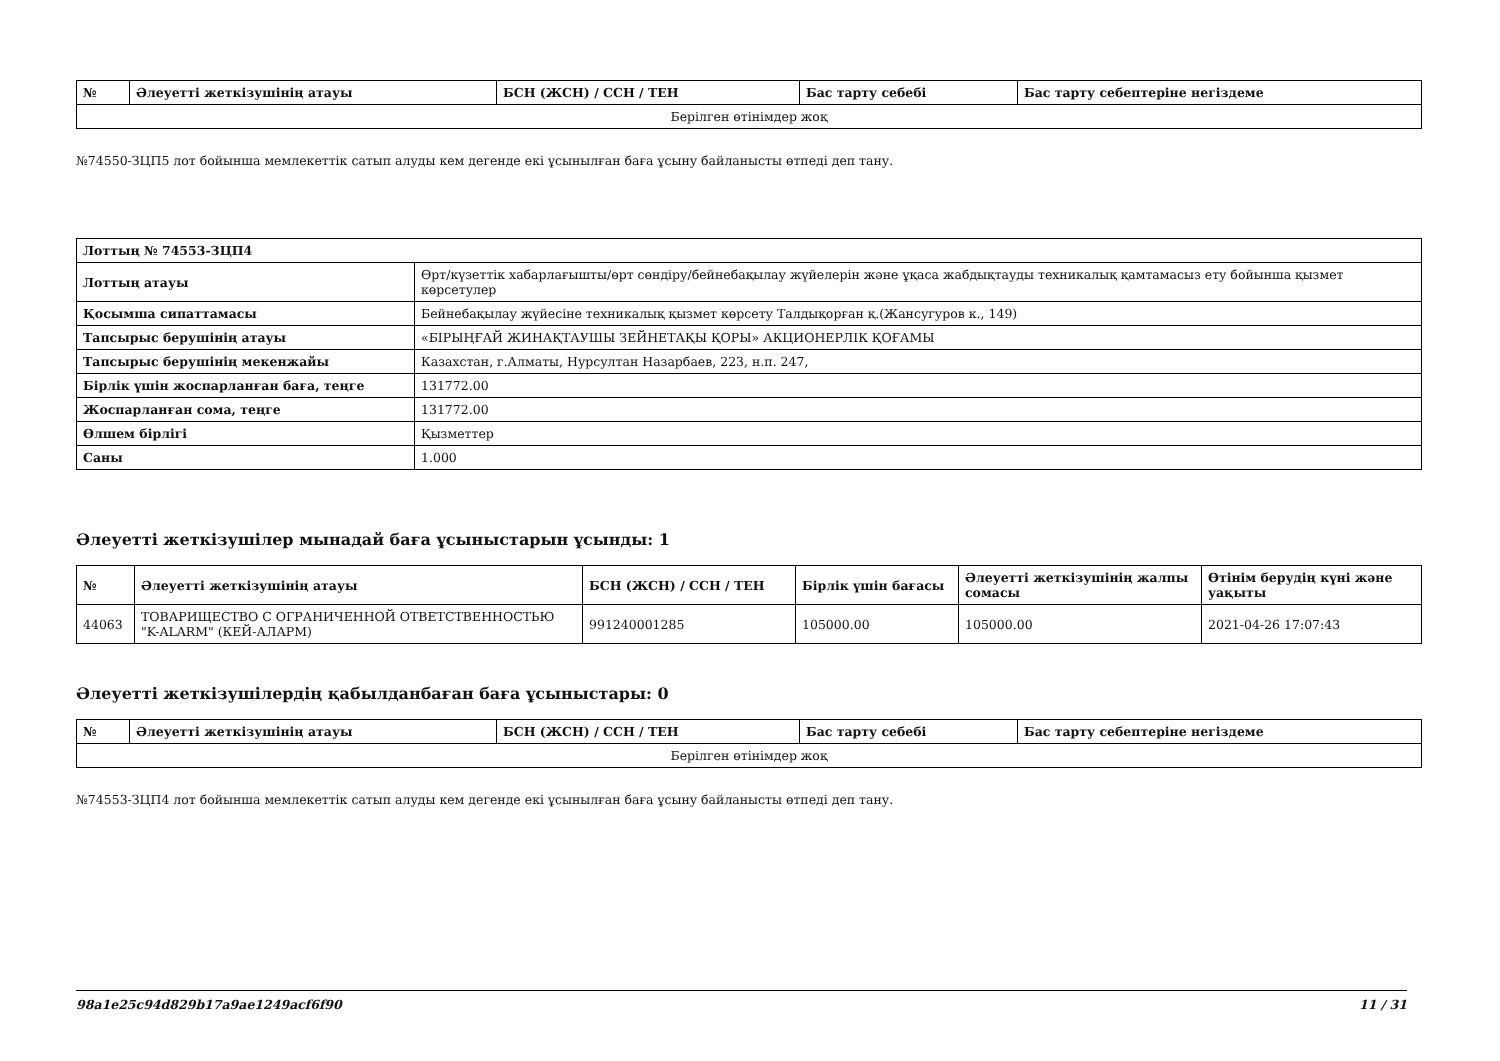| № | Әлеуетті жеткізушінің атауы | БСН (ЖСН) / ССН / ТЕН | Бас тарту себебі | Бас тарту себептеріне негіздеме |
| --- | --- | --- | --- | --- |
| Берілген өтінімдер жоқ | | | | |
№74550-ЗЦП5 лот бойынша мемлекеттік сатып алуды кем дегенде екі ұсынылған баға ұсыну байланысты өтпеді деп тану.
| Лоттың № 74553-ЗЦП4 | |
| --- | --- |
| Лоттың атауы | Өрт/күзеттік хабарлағышты/өрт сөндіру/бейнебақылау жүйелерін және ұқаса жабдықтауды техникалық қамтамасыз ету бойынша қызмет көрсетулер |
| Қосымша сипаттамасы | Бейнебақылау жүйесіне техникалық қызмет көрсету Талдықорған қ.(Жансугуров к., 149) |
| Тапсырыс берушінің атауы | «БІРЫҢҒАЙ ЖИНАҚТАУШЫ ЗЕЙНЕТАҚЫ ҚОРЫ» АКЦИОНЕРЛІК ҚОҒАМЫ |
| Тапсырыс берушінің мекенжайы | Казахстан, г.Алматы, Нурсултан Назарбаев, 223, н.п. 247, |
| Бірлік үшін жоспарланған баға, теңге | 131772.00 |
| Жоспарланған сома, теңге | 131772.00 |
| Өлшем бірлігі | Қызметтер |
| Саны | 1.000 |
Әлеуетті жеткізушілер мынадай баға ұсыныстарын ұсынды: 1
| № | Әлеуетті жеткізушінің атауы | БСН (ЖСН) / ССН / ТЕН | Бірлік үшін бағасы | Әлеуетті жеткізушінің жалпы сомасы | Өтінім берудің күні және уақыты |
| --- | --- | --- | --- | --- | --- |
| 44063 | ТОВАРИЩЕСТВО С ОГРАНИЧЕННОЙ ОТВЕТСТВЕННОСТЬЮ "K-ALARM" (КЕЙ-АЛАРМ) | 991240001285 | 105000.00 | 105000.00 | 2021-04-26 17:07:43 |
Әлеуетті жеткізушілердің қабылданбаған баға ұсыныстары: 0
| № | Әлеуетті жеткізушінің атауы | БСН (ЖСН) / ССН / ТЕН | Бас тарту себебі | Бас тарту себептеріне негіздеме |
| --- | --- | --- | --- | --- |
| Берілген өтінімдер жоқ | | | | |
№74553-ЗЦП4 лот бойынша мемлекеттік сатып алуды кем дегенде екі ұсынылған баға ұсыну байланысты өтпеді деп тану.
98a1e25c94d829b17a9ae1249acf6f90 11 / 31